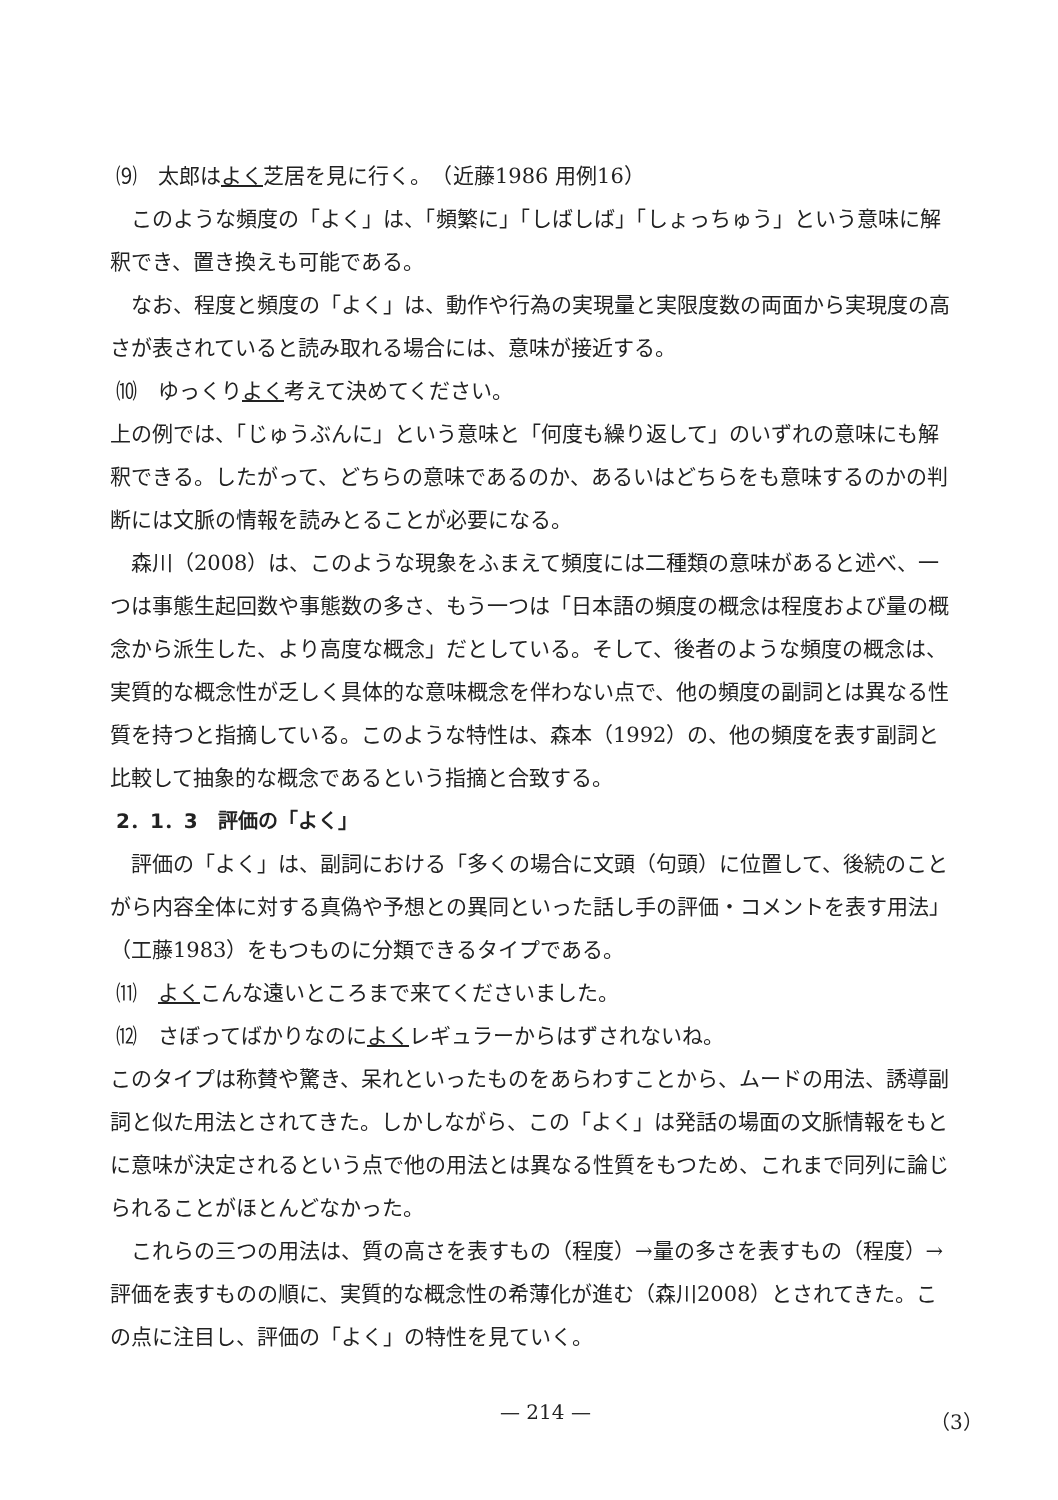⑼　太郎はよく芝居を見に行く。　（近藤1986 用例16）
このような頻度の「よく」は、「頻繁に」「しばしば」「しょっちゅう」という意味に解釈でき、置き換えも可能である。
なお、程度と頻度の「よく」は、動作や行為の実現量と実限度数の両面から実現度の高さが表されていると読み取れる場合には、意味が接近する。
⑽　ゆっくりよく考えて決めてください。
上の例では、「じゅうぶんに」という意味と「何度も繰り返して」のいずれの意味にも解釈できる。したがって、どちらの意味であるのか、あるいはどちらをも意味するのかの判断には文脈の情報を読みとることが必要になる。
森川（2008）は、このような現象をふまえて頻度には二種類の意味があると述べ、一つは事態生起回数や事態数の多さ、もう一つは「日本語の頻度の概念は程度および量の概念から派生した、より高度な概念」だとしている。そして、後者のような頻度の概念は、実質的な概念性が乏しく具体的な意味概念を伴わない点で、他の頻度の副詞とは異なる性質を持つと指摘している。このような特性は、森本（1992）の、他の頻度を表す副詞と比較して抽象的な概念であるという指摘と合致する。
2．1．3　評価の「よく」
評価の「よく」は、副詞における「多くの場合に文頭（句頭）に位置して、後続のことがら内容全体に対する真偽や予想との異同といった話し手の評価・コメントを表す用法」（工藤1983）をもつものに分類できるタイプである。
⑾　よくこんな遠いところまで来てくださいました。
⑿　さぼってばかりなのによくレギュラーからはずされないね。
このタイプは称賛や驚き、呆れといったものをあらわすことから、ムードの用法、誘導副詞と似た用法とされてきた。しかしながら、この「よく」は発話の場面の文脈情報をもとに意味が決定されるという点で他の用法とは異なる性質をもつため、これまで同列に論じられることがほとんどなかった。
これらの三つの用法は、質の高さを表すもの（程度）→量の多さを表すもの（程度）→評価を表すものの順に、実質的な概念性の希薄化が進む（森川2008）とされてきた。この点に注目し、評価の「よく」の特性を見ていく。
— 214 — （3）